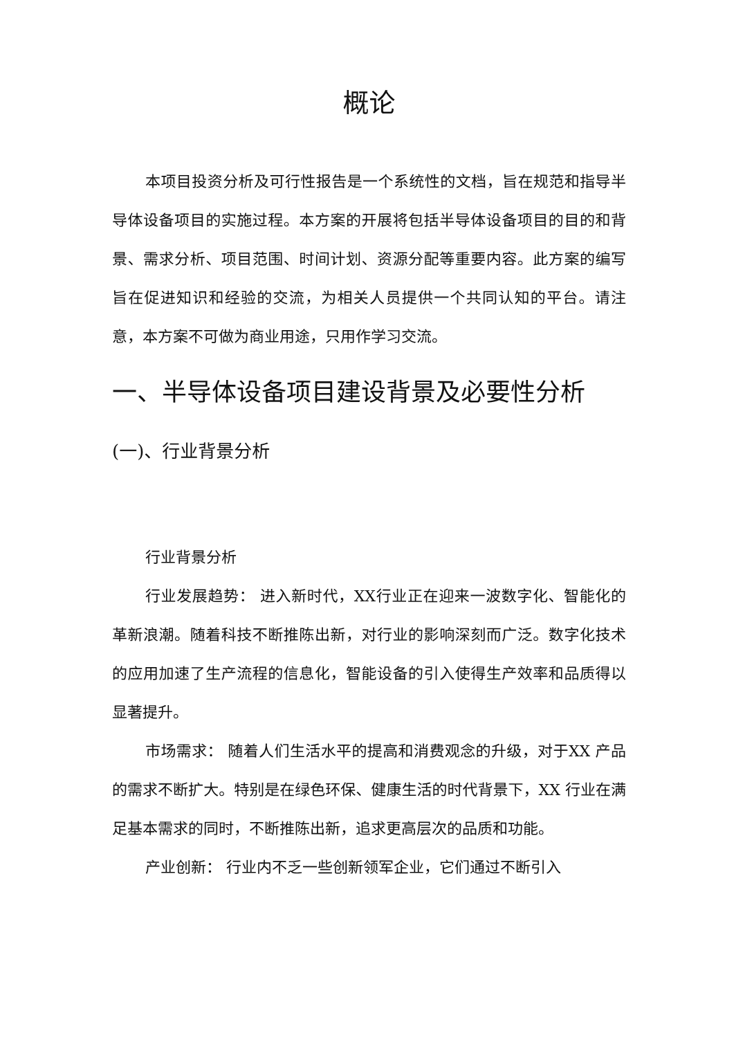概论
本项目投资分析及可行性报告是一个系统性的文档，旨在规范和指导半导体设备项目的实施过程。本方案的开展将包括半导体设备项目的目的和背景、需求分析、项目范围、时间计划、资源分配等重要内容。此方案的编写旨在促进知识和经验的交流，为相关人员提供一个共同认知的平台。请注意，本方案不可做为商业用途，只用作学习交流。
一、半导体设备项目建设背景及必要性分析
(一)、行业背景分析
行业背景分析
行业发展趋势： 进入新时代，XX行业正在迎来一波数字化、智能化的革新浪潮。随着科技不断推陈出新，对行业的影响深刻而广泛。数字化技术的应用加速了生产流程的信息化，智能设备的引入使得生产效率和品质得以显著提升。
市场需求： 随着人们生活水平的提高和消费观念的升级，对于XX 产品的需求不断扩大。特别是在绿色环保、健康生活的时代背景下，XX 行业在满足基本需求的同时，不断推陈出新，追求更高层次的品质和功能。
产业创新： 行业内不乏一些创新领军企业，它们通过不断引入